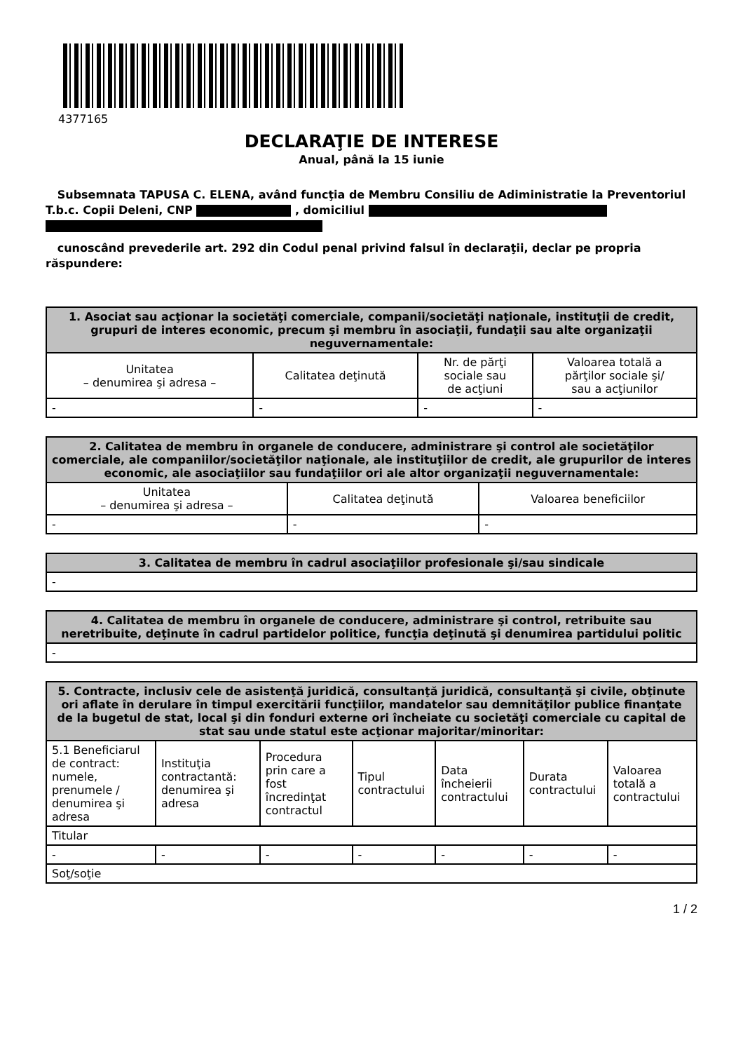4377165
DECLARAŢIE DE INTERESE
Anual, până la 15 iunie
Subsemnata TAPUSA C. ELENA, având funcţia de Membru Consiliu de Adiministratie la Preventoriul T.b.c. Copii Deleni, CNP , domiciliul
cunoscând prevederile art. 292 din Codul penal privind falsul în declaraţii, declar pe propria răspundere:
| 1. Asociat sau acţionar la societăţi comerciale, companii/societăţi naţionale, instituţii de credit, grupuri de interes economic, precum şi membru în asociaţii, fundaţii sau alte organizaţii neguvernamentale: | | | |
| --- | --- | --- | --- |
| Unitatea – denumirea şi adresa – | Calitatea deţinută | Nr. de părţi sociale sau de acţiuni | Valoarea totală a părţilor sociale şi/ sau a acţiunilor |
| - | - | - | - |
| 2. Calitatea de membru în organele de conducere, administrare şi control ale societăţilor comerciale, ale companiilor/societăţilor naţionale, ale instituţiilor de credit, ale grupurilor de interes economic, ale asociaţiilor sau fundaţiilor ori ale altor organizaţii neguvernamentale: | | |
| --- | --- | --- |
| Unitatea – denumirea şi adresa – | Calitatea deţinută | Valoarea beneficiilor |
| - | - | - |
| 3. Calitatea de membru în cadrul asociaţiilor profesionale şi/sau sindicale |
| --- |
| - |
| 4. Calitatea de membru în organele de conducere, administrare şi control, retribuite sau neretribuite, deţinute în cadrul partidelor politice, funcţia deţinută şi denumirea partidului politic |
| --- |
| - |
| 5. Contracte, inclusiv cele de asistenţă juridică, consultanţă juridică, consultanţă şi civile, obţinute ori aflate în derulare în timpul exercitării funcţiilor, mandatelor sau demnităţilor publice finanţate de la bugetul de stat, local şi din fonduri externe ori încheiate cu societăţi comerciale cu capital de stat sau unde statul este acţionar majoritar/minoritar: | | | | | | |
| --- | --- | --- | --- | --- | --- | --- |
| 5.1 Beneficiarul de contract: numele, prenumele / denumirea şi adresa | Instituţia contractantă: denumirea şi adresa | Procedura prin care a fost încredinţat contractul | Tipul contractului | Data încheierii contractului | Durata contractului | Valoarea totală a contractului |
| Titular | | | | | | |
| - | - | - | - | - | - | - |
| Soţ/soţie | | | | | | |
1 / 2